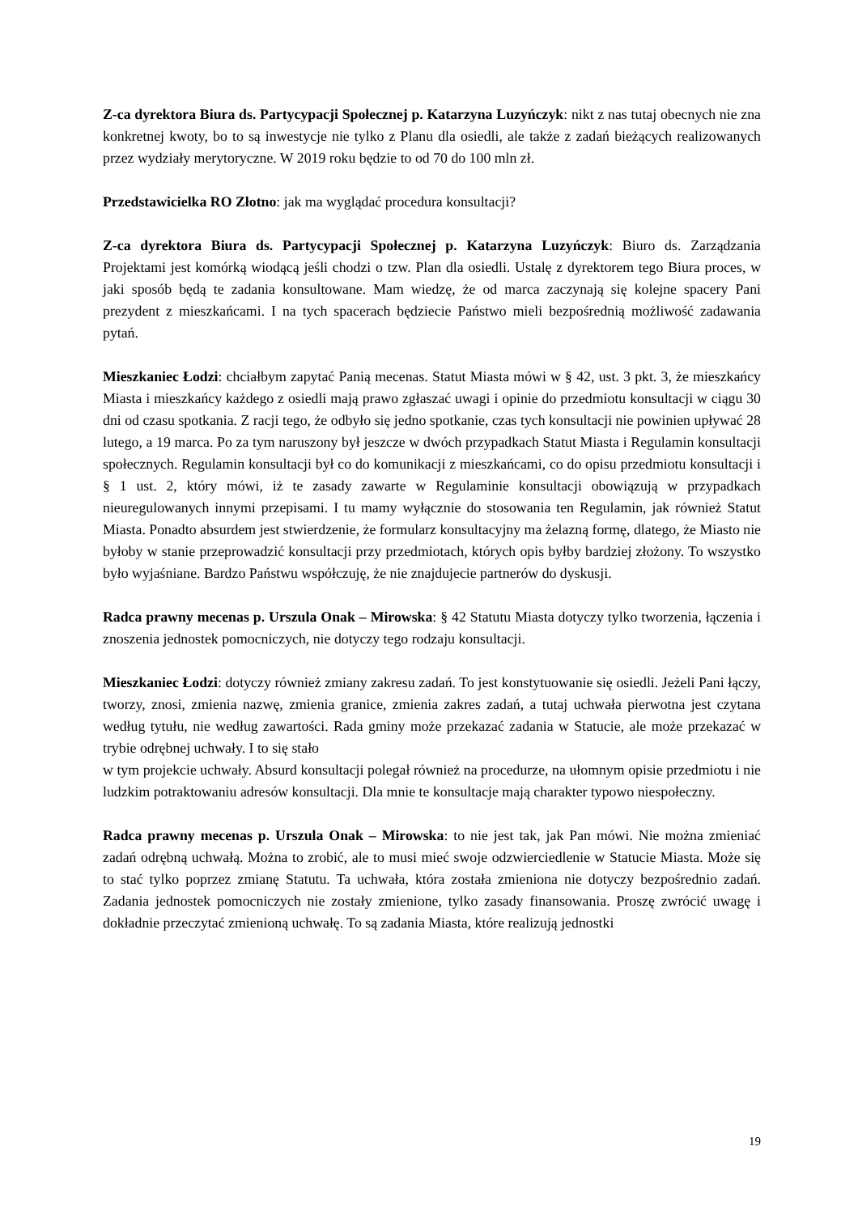Z-ca dyrektora Biura ds. Partycypacji Społecznej p. Katarzyna Luzyńczyk: nikt z nas tutaj obecnych nie zna konkretnej kwoty, bo to są inwestycje nie tylko z Planu dla osiedli, ale także z zadań bieżących realizowanych przez wydziały merytoryczne. W 2019 roku będzie to od 70 do 100 mln zł.
Przedstawicielka RO Złotno: jak ma wyglądać procedura konsultacji?
Z-ca dyrektora Biura ds. Partycypacji Społecznej p. Katarzyna Luzyńczyk: Biuro ds. Zarządzania Projektami jest komórką wiodącą jeśli chodzi o tzw. Plan dla osiedli. Ustalę z dyrektorem tego Biura proces, w jaki sposób będą te zadania konsultowane. Mam wiedzę, że od marca zaczynają się kolejne spacery Pani prezydent z mieszkańcami. I na tych spacerach będziecie Państwo mieli bezpośrednią możliwość zadawania pytań.
Mieszkaniec Łodzi: chciałbym zapytać Panią mecenas. Statut Miasta mówi w § 42, ust. 3 pkt. 3, że mieszkańcy Miasta i mieszkańcy każdego z osiedli mają prawo zgłaszać uwagi i opinie do przedmiotu konsultacji w ciągu 30 dni od czasu spotkania. Z racji tego, że odbyło się jedno spotkanie, czas tych konsultacji nie powinien upływać 28 lutego, a 19 marca. Po za tym naruszony był jeszcze w dwóch przypadkach Statut Miasta i Regulamin konsultacji społecznych. Regulamin konsultacji był co do komunikacji z mieszkańcami, co do opisu przedmiotu konsultacji i § 1 ust. 2, który mówi, iż te zasady zawarte w Regulaminie konsultacji obowiązują w przypadkach nieuregulowanych innymi przepisami. I tu mamy wyłącznie do stosowania ten Regulamin, jak również Statut Miasta. Ponadto absurdem jest stwierdzenie, że formularz konsultacyjny ma żelazną formę, dlatego, że Miasto nie byłoby w stanie przeprowadzić konsultacji przy przedmiotach, których opis byłby bardziej złożony. To wszystko było wyjaśniane. Bardzo Państwu współczuję, że nie znajdujecie partnerów do dyskusji.
Radca prawny mecenas p. Urszula Onak – Mirowska: § 42 Statutu Miasta dotyczy tylko tworzenia, łączenia i znoszenia jednostek pomocniczych, nie dotyczy tego rodzaju konsultacji.
Mieszkaniec Łodzi: dotyczy również zmiany zakresu zadań. To jest konstytuowanie się osiedli. Jeżeli Pani łączy, tworzy, znosi, zmienia nazwę, zmienia granice, zmienia zakres zadań, a tutaj uchwała pierwotna jest czytana według tytułu, nie według zawartości. Rada gminy może przekazać zadania w Statucie, ale może przekazać w trybie odrębnej uchwały. I to się stało
w tym projekcie uchwały. Absurd konsultacji polegał również na procedurze, na ułomnym opisie przedmiotu i nie ludzkim potraktowaniu adresów konsultacji. Dla mnie te konsultacje mają charakter typowo niespołeczny.
Radca prawny mecenas p. Urszula Onak – Mirowska: to nie jest tak, jak Pan mówi. Nie można zmieniać zadań odrębną uchwałą. Można to zrobić, ale to musi mieć swoje odzwierciedlenie w Statucie Miasta. Może się to stać tylko poprzez zmianę Statutu. Ta uchwała, która została zmieniona nie dotyczy bezpośrednio zadań. Zadania jednostek pomocniczych nie zostały zmienione, tylko zasady finansowania. Proszę zwrócić uwagę i dokładnie przeczytać zmienioną uchwałę. To są zadania Miasta, które realizują jednostki
19